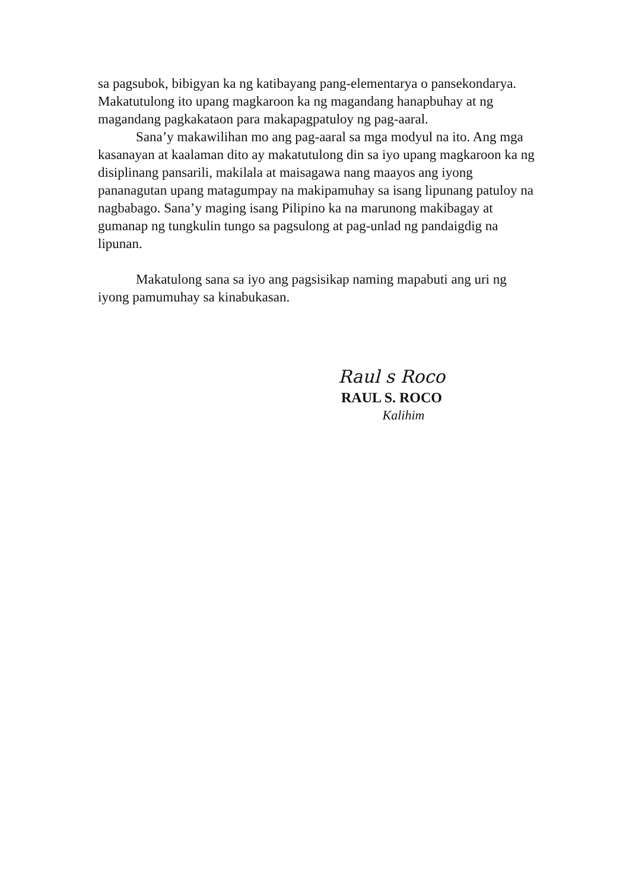sa pagsubok, bibigyan ka ng katibayang pang-elementarya o pansekondarya. Makatutulong ito upang magkaroon ka ng magandang hanapbuhay at ng magandang pagkakataon para makapagpatuloy ng pag-aaral.
Sana’y makawilihan mo ang pag-aaral sa mga modyul na ito. Ang mga kasanayan at kaalaman dito ay makatutulong din sa iyo upang magkaroon ka ng disiplinang pansarili, makilala at maisagawa nang maayos ang iyong pananagutan upang matagumpay na makipamuhay sa isang lipunang patuloy na nagbabago. Sana’y maging isang Pilipino ka na marunong makibagay at gumanap ng tungkulin tungo sa pagsulong at pag-unlad ng pandaigdig na lipunan.
Makatulong sana sa iyo ang pagsisikap naming mapabuti ang uri ng iyong pamumuhay sa kinabukasan.
Raul s Roco
RAUL S. ROCO
Kalihim